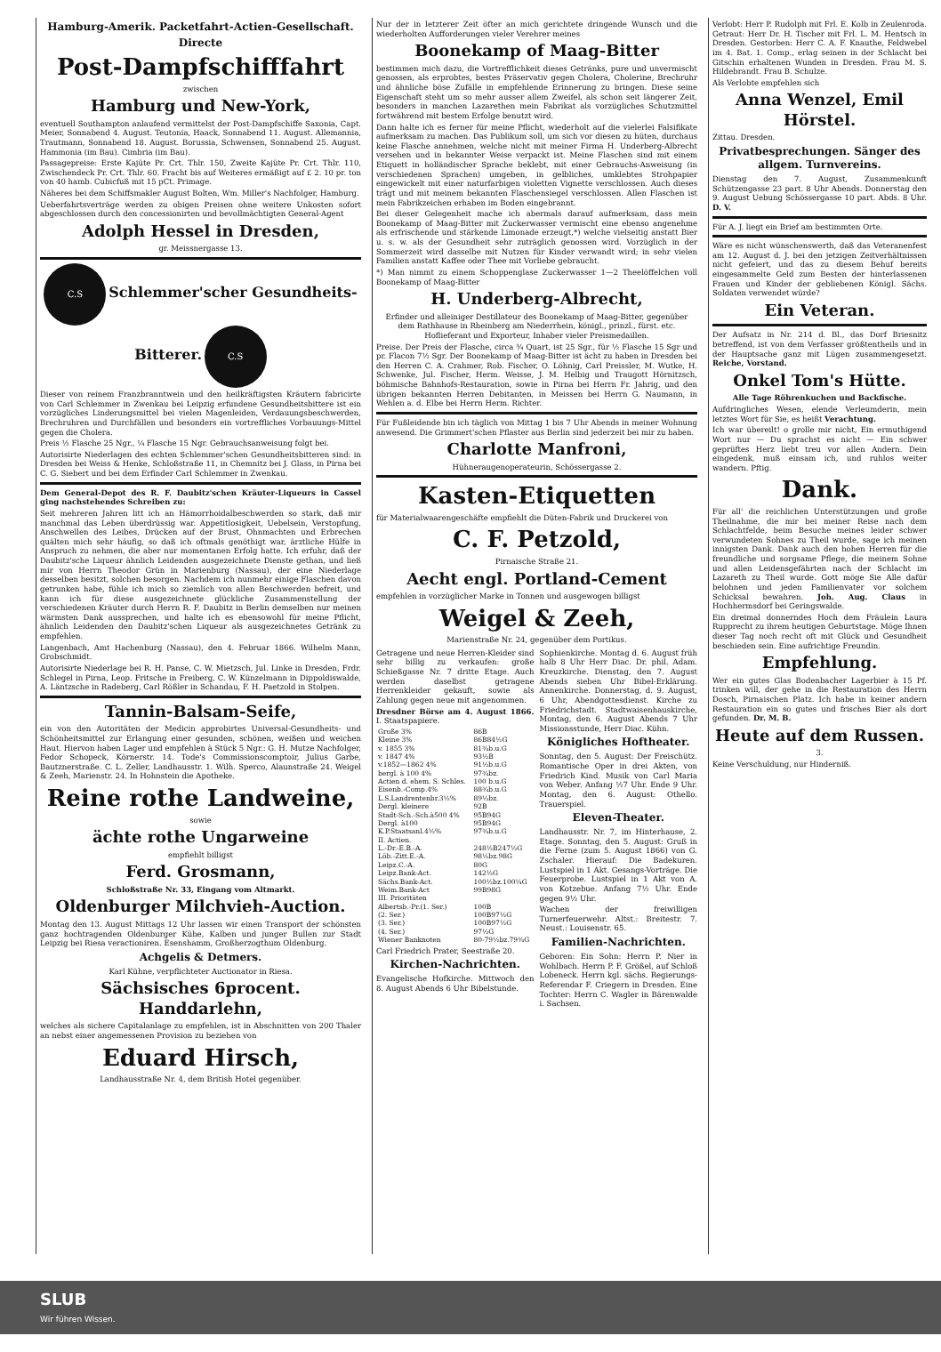Hamburg-Amerik. Packetfahrt-Actien-Gesellschaft.
Directe
Post-Dampfschifffahrt
zwischen
Hamburg und New-York,
eventuell Southampton anlaufend vermittelst der Post-Dampfschiffe Saxonia, Capt. Meier, Sonnabend 4. August. Teutonia, Haack, Sonnabend 11. August. Allemannia, Trautmann, Sonnabend 18. August. Borussia, Schwensen, Sonnabend 25. August. Hammonia (im Bau). Cimbria (im Bau).
Passagepreise: Erste Kajüte Pr. Crt. Thlr. 150, Zweite Kajüte Pr. Crt. Thlr. 110, Zwischendeck Pr. Crt. Thlr. 60. Fracht bis auf Weiteres ermäßigt auf £ 2. 10 pr. ton von 40 hamb. Cubicfuß mit 15 pCt. Primage.
Näheres bei dem Schiffsmakler August Bolten, Wm. Miller's Nachfolger, Hamburg.
Ueberfahrtsverträge werden zu obigen Preisen ohne weitere Unkosten sofort abgeschlossen durch den concessionirten und bevollmächtigten General-Agent
Adolph Hessel in Dresden,
gr. Meissnergasse 13.
C.S Schlemmer'scher Gesundheits-Bitterer. C.S
Dieser von reinem Franzbranntwein und den heilkräftigsten Kräutern fabricirte von Carl Schlemmer in Zwenkau bei Leipzig erfundene Gesundheitsbittere ist ein vorzügliches Linderungsmittel bei vielen Magenleiden, Verdauungsbeschwerden, Brechruhren und Durchfällen und besonders ein vortreffliches Vorbauungs-Mittel gegen die Cholera.
Preis ½ Flasche 25 Ngr., ¼ Flasche 15 Ngr. Gebrauchsanweisung folgt bei.
Autorisirte Niederlagen des echten Schlemmer'schen Gesundheitsbitteren sind: in Dresden bei Weiss & Henke, Schloßstraße 11, in Chemnitz bei J. Glass, in Pirna bei C. G. Siebert und bei dem Erfinder Carl Schlemmer in Zwenkau.
Dem General-Depot des R. F. Daubitz'schen Kräuter-Liqueurs in Cassel ging nachstehendes Schreiben zu:
Seit mehreren Jahren litt ich an Hämorrhoidalbeschwerden so stark, daß mir manchmal das Leben überdrüssig war. Appetitlosigkeit, Uebelsein, Verstopfung, Anschwellen des Leibes, Drücken auf der Brust, Ohnmachten und Erbrechen quälten mich sehr häufig, so daß ich oftmals genöthigt war, ärztliche Hülfe in Anspruch zu nehmen, die aber nur momentanen Erfolg hatte. Ich erfuhr, daß der Daubitz'sche Liqueur ähnlich Leidenden ausgezeichnete Dienste gethan, und ließ mir von Herrn Theodor Grün in Marienburg (Nassau), der eine Niederlage desselben besitzt, solchen besorgen. Nachdem ich nunmehr einige Flaschen davon getrunken habe, fühle ich mich so ziemlich von allen Beschwerden befreit, und kann ich für diese ausgezeichnete glückliche Zusammenstellung der verschiedenen Kräuter durch Herrn R. F. Daubitz in Berlin demselben nur meinen wärmsten Dank aussprechen, und halte ich es ebensowohl für meine Pflicht, ähnlich Leidenden den Daubitz'schen Liqueur als ausgezeichnetes Getränk zu empfehlen.
Langenbach, Amt Hachenburg (Nassau), den 4. Februar 1866. Wilhelm Mann, Grobschmidt.
Autorisirte Niederlage bei R. H. Panse, C. W. Mietzsch, Jul. Linke in Dresden, Frdr. Schlegel in Pirna, Leop. Fritsche in Freiberg, C. W. Künzelmann in Dippoldiswalde, A. Läntzsche in Radeberg, Carl Rößler in Schandau, F. H. Paetzold in Stolpen.
Tannin-Balsam-Seife,
ein von den Autoritäten der Medicin approbirtes Universal-Gesundheits- und Schönheitsmittel zur Erlangung einer gesunden, schönen, weißen und weichen Haut. Hiervon haben Lager und empfehlen à Stück 5 Ngr.: G. H. Mutze Nachfolger, Fedor Schopeck, Körnerstr. 14. Tode's Commissionscomptoir, Julius Garbe, Bautznerstraße. C. L. Zeller, Landhausstr. 1. Wilh. Sperco, Alaunstraße 24. Weigel & Zeeh, Marienstr. 24. In Hohnstein die Apotheke.
Reine rothe Landweine,
sowie
ächte rothe Ungarweine
empfiehlt billigst
Ferd. Grosmann,
Schloßstraße Nr. 33, Eingang vom Altmarkt.
Oldenburger Milchvieh-Auction.
Montag den 13. August Mittags 12 Uhr lassen wir einen Transport der schönsten ganz hochtragenden Oldenburger Kühe, Kalben und junger Bullen zur Stadt Leipzig bei Riesa veractioniren. Esenshamm, Großherzogthum Oldenburg.
Achgelis & Detmers.
Karl Kühne, verpflichteter Auctionator in Riesa.
Sächsisches 6procent. Handdarlehn,
welches als sichere Capitalanlage zu empfehlen, ist in Abschnitten von 200 Thaler an nebst einer angemessenen Provision zu beziehen von
Eduard Hirsch,
Landhausstraße Nr. 4, dem British Hotel gegenüber.
Nur der in letzterer Zeit öfter an mich gerichtete dringende Wunsch und die wiederholten Aufforderungen vieler Verehrer meines
Boonekamp of Maag-Bitter
bestimmen mich dazu, die Vortrefflichkeit dieses Getränks, pure und unvermischt genossen, als erprobtes, bestes Präservativ gegen Cholera, Cholerine, Brechruhr und ähnliche böse Zufälle in empfehlende Erinnerung zu bringen. Diese seine Eigenschaft steht um so mehr ausser allem Zweifel, als schon seit längerer Zeit, besonders in manchen Lazarethen mein Fabrikat als vorzügliches Schutzmittel fortwährend mit bestem Erfolge benutzt wird.
Dann halte ich es ferner für meine Pflicht, wiederholt auf die vielerlei Falsifikate aufmerksam zu machen. Das Publikum soll, um sich vor diesen zu hüten, durchaus keine Flasche annehmen, welche nicht mit meiner Firma H. Underberg-Albrecht versehen und in bekannter Weise verpackt ist. Meine Flaschen sind mit einem Etiquett in holländischer Sprache beklebt, mit einer Gebrauchs-Anweisung (in verschiedenen Sprachen) umgeben, in gelbliches, umklebtes Strohpapier eingewickelt mit einer naturfarbigen violetten Vignette verschlossen. Auch dieses trägt und mit meinem bekannten Flaschensiegel verschlossen. Allen Flaschen ist mein Fabrikzeichen erhaben im Boden eingebrannt.
Bei dieser Gelegenheit mache ich abermals darauf aufmerksam, dass mein Boonekamp of Maag-Bitter mit Zuckerwasser vermischt eine ebenso angenehme als erfrischende und stärkende Limonade erzeugt,*) welche vielseitig anstatt Bier u. s. w. als der Gesundheit sehr zuträglich genossen wird. Vorzüglich in der Sommerzeit wird dasselbe mit Nutzen für Kinder verwandt wird; in sehr vielen Familien anstatt Kaffee oder Thee mit Vorliebe gebraucht.
*) Man nimmt zu einem Schoppenglase Zuckerwasser 1—2 Theelöffelchen voll Boonekamp of Maag-Bitter
H. Underberg-Albrecht,
Erfinder und alleiniger Destillateur des Boonekamp of Maag-Bitter, gegenüber dem Rathhause in Rheinberg am Niederrhein, königl., prinzl., fürst. etc. Hoflieferant und Exporteur, Inhaber vieler Preismedaillen.
Preise. Der Preis der Flasche, circa ¾ Quart, ist 25 Sgr., für ½ Flasche 15 Sgr und pr. Flacon 7½ Sgr. Der Boonekamp of Maag-Bitter ist ächt zu haben in Dresden bei den Herren C. A. Crahmer, Rob. Fischer, O. Löhnig, Carl Preissler, M. Wutke, H. Schwenke, Jul. Fischer, Herm. Weisse, J. M. Helbig und Traugott Hörnitzsch, böhmische Bahnhofs-Restauration, sowie in Pirna bei Herrn Fr. Jahrig, und den übrigen bekannten Herren Debitanten, in Meissen bei Herrn G. Naumann, in Wehlen a. d. Elbe bei Herrn Herm. Richter.
Für Fußleidende bin ich täglich von Mittag 1 bis 7 Uhr Abends in meiner Wohnung anwesend. Die Grimmert'schen Pflaster aus Berlin sind jederzeit bei mir zu haben.
Charlotte Manfroni,
Hühneraugenoperateurin, Schössergasse 2.
Kasten-Etiquetten
für Materialwaarengeschäfte empfiehlt die Düten-Fabrik und Druckerei von
C. F. Petzold,
Pirnaische Straße 21.
Aecht engl. Portland-Cement
empfehlen in vorzüglicher Marke in Tonnen und ausgewogen billigst
Weigel & Zeeh,
Marienstraße Nr. 24, gegenüber dem Portikus.
Getragene und neue Herren-Kleider sind sehr billig zu verkaufen: große Schießgasse Nr. 7 dritte Etage. Auch werden daselbst getragene Herrenkleider gekauft, sowie als Zahlung gegen neue mit angenommen.
Dresdner Börse am 4. August 1866. I. Staatspapiere.
| Große 3% | 86B |
| Kleine 3% | 86B84½G |
| v. 1855 3% | 81¾b.u.G |
| v. 1847 4% | 93½B |
| v.1852—1862 4% | 91½b.u.G |
| bergl. à 100 4% | 97¾bz. |
| Actien d. ehem. S. Schles. | 100 b.u.G |
| Eisenb.-Comp.4% | 88¾b.u.G |
| L.S.Landrentenbr.3½% | 89½bz. |
| Dergl. kleinere | 92B |
| Stadt-Sch.-Sch.à500 4% | 95B94G |
| Dergl. à100 | 95B94G |
| K.P.Staatsanl.4½% | 97¾b.u.G |
| II. Actien. | |
| L.-Dr.-E.B.-A. | 248½B247½G |
| Löb.-Zitt.E.-A. | 98½bz.98G |
| Leipz.C.-A. | 80G |
| Leipz.Bank-Act. | 142½G |
| Sächs.Bank-Act. | 100½bz.100¼G |
| Weim.Bank-Act | 99B98G |
| III. Prioritäten | |
| Albertsb.-Pr.(1. Ser.) | 100B |
| (2. Ser.) | 100B97½G |
| (3. Ser.) | 100B97½G |
| (4. Ser.) | 97½G |
| Wiener Banknoten | 80-79½bz.79¾G |
Carl Friedrich Prater, Seestraße 20.
Kirchen-Nachrichten.
Evangelische Hofkirche. Mittwoch den 8. August Abends 6 Uhr Bibelstunde.
Sophienkirche. Montag d. 6. August früh halb 8 Uhr Herr Diac. Dr. phil. Adam. Kreuzkirche. Dienstag, den 7. August Abends sieben Uhr Bibel-Erklärung. Annenkirche. Donnerstag, d. 9. August, 6 Uhr, Abendgottesdienst. Kirche zu Friedrichstadt. Stadtwaisenhauskirche, Montag, den 6. August Abends 7 Uhr Missionsstunde, Herr Diac. Kühn.
Königliches Hoftheater.
Sonntag, den 5. August: Der Freischütz. Romantische Oper in drei Akten, von Friedrich Kind. Musik von Carl Maria von Weber. Anfang ½7 Uhr. Ende 9 Uhr. Montag, den 6. August: Othello. Trauerspiel.
Eleven-Theater.
Landhausstr. Nr. 7, im Hinterhause, 2. Etage. Sonntag, den 5. August: Gruß in die Ferne (zum 5. August 1866) von G. Zschaler. Hierauf: Die Badekuren. Lustspiel in 1 Akt. Gesangs-Vorträge. Die Feuerprobe. Lustspiel in 1 Akt von A. von Kotzebue. Anfang 7½ Uhr. Ende gegen 9½ Uhr.
Wachen der freiwilligen Turnerfeuerwehr. Altst.: Breitestr. 7. Neust.: Louisenstr. 65.
Familien-Nachrichten.
Geboren: Ein Sohn: Herrn P. Nier in Wohlbach. Herrn P. F. Größel, auf Schloß Lobeneck. Herrn kgl. sächs. Regierungs-Referendar F. Criegern in Dresden. Eine Tochter: Herrn C. Wagler in Bärenwalde i. Sachsen.
Verlobt: Herr P. Rudolph mit Frl. E. Kolb in Zeulenroda. Getraut: Herr Dr. H. Tischer mit Frl. L. M. Hentsch in Dresden. Gestorben: Herr C. A. F. Knauthe, Feldwebel im 4. Bat. 1. Comp., erlag seinen in der Schlacht bei Gitschin erhaltenen Wunden in Dresden. Frau M. S. Hildebrandt. Frau B. Schulze.
Als Verlobte empfehlen sich
Anna Wenzel, Emil Hörstel.
Zittau. Dresden.
Privatbesprechungen. Sänger des allgem. Turnvereins.
Dienstag den 7. August, Zusammenkunft Schützengasse 23 part. 8 Uhr Abends. Donnerstag den 9. August Uebung Schössergasse 10 part. Abds. 8 Uhr. D. V.
Für A. J. liegt ein Brief am bestimmten Orte.
Wäre es nicht wünschenswerth, daß das Veteranenfest am 12. August d. J. bei den jetzigen Zeitverhältnissen nicht gefeiert, und das zu diesem Behuf bereits eingesammelte Geld zum Besten der hinterlassenen Frauen und Kinder der gebliebenen Königl. Sächs. Soldaten verwendet würde?
Ein Veteran.
Der Aufsatz in Nr. 214 d. Bl., das Dorf Briesnitz betreffend, ist von dem Verfasser größtentheils und in der Hauptsache ganz mit Lügen zusammengesetzt. Reiche, Vorstand.
Onkel Tom's Hütte.
Alle Tage Röhrenkuchen und Backfische.
Aufdringliches Wesen, elende Verleumderin, mein letztes Wort für Sie, es heißt Verachtung.
Ich war übereilt! o grolle mir nicht, Ein ermuthigend Wort nur — Du sprachst es nicht — Ein schwer geprüftes Herz liebt treu vor allen Andern. Dein eingedenk, muß einsam ich, und ruhlos weiter wandern. Pftig.
Dank.
Für all' die reichlichen Unterstützungen und große Theilnahme, die mir bei meiner Reise nach dem Schlachtfelde, beim Besuche meines leider schwer verwundeten Sohnes zu Theil wurde, sage ich meinen innigsten Dank. Dank auch den hohen Herren für die freundliche und sorgsame Pflege, die meinem Sohne und allen Leidensgefährten nach der Schlacht im Lazareth zu Theil wurde. Gott möge Sie Alle dafür belohnen und jeden Familienvater vor solchem Schicksal bewahren. Joh. Aug. Claus in Hochhermsdorf bei Geringswalde.
Ein dreimal donnerndes Hoch dem Fräulein Laura Rupprecht zu ihrem heutigen Geburtstage. Möge Ihnen dieser Tag noch recht oft mit Glück und Gesundheit beschieden sein. Eine aufrichtige Freundin.
Empfehlung.
Wer ein gutes Glas Bodenbacher Lagerbier à 15 Pf. trinken will, der gehe in die Restauration des Herrn Dosch, Pirnaischen Platz. Ich habe in keiner andern Restauration ein so gutes und frisches Bier als dort gefunden. Dr. M. B.
Heute auf dem Russen.
3.
Keine Verschuldung, nur Hinderniß.
SLUB
Wir führen Wissen.